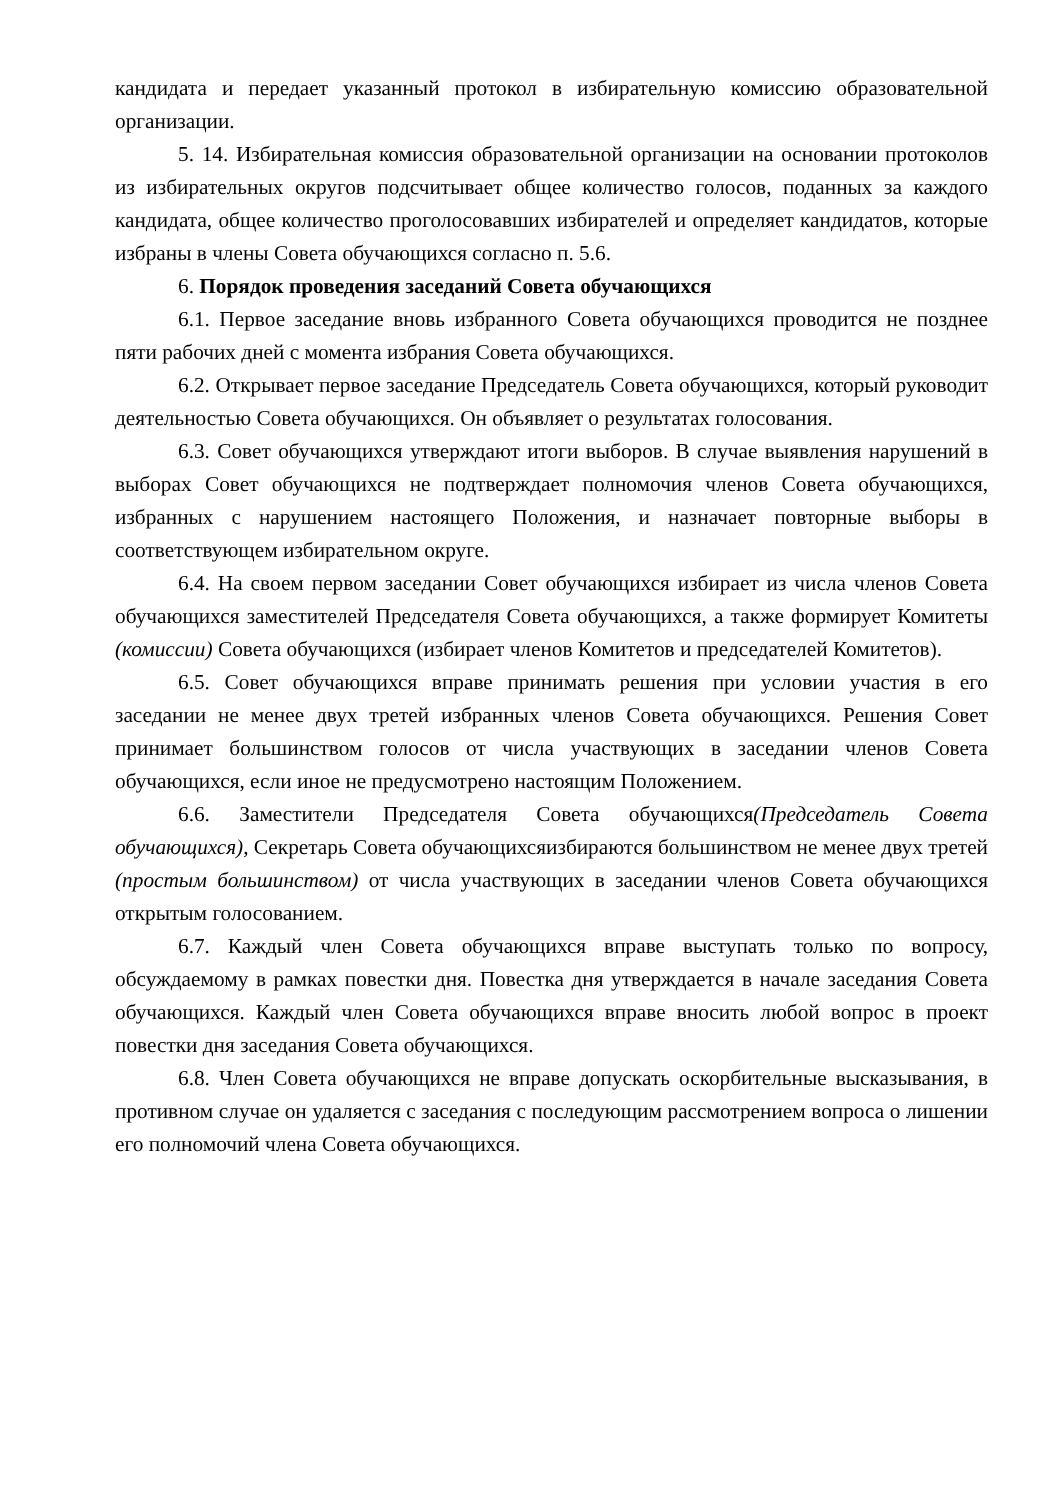кандидата и передает указанный протокол в избирательную комиссию образовательной организации.
5. 14. Избирательная комиссия образовательной организации на основании протоколов из избирательных округов подсчитывает общее количество голосов, поданных за каждого кандидата, общее количество проголосовавших избирателей и определяет кандидатов, которые избраны в члены Совета обучающихся согласно п. 5.6.
6. Порядок проведения заседаний Совета обучающихся
6.1. Первое заседание вновь избранного Совета обучающихся проводится не позднее пяти рабочих дней с момента избрания Совета обучающихся.
6.2. Открывает первое заседание Председатель Совета обучающихся, который руководит деятельностью Совета обучающихся. Он объявляет о результатах голосования.
6.3. Совет обучающихся утверждают итоги выборов. В случае выявления нарушений в выборах Совет обучающихся не подтверждает полномочия членов Совета обучающихся, избранных с нарушением настоящего Положения, и назначает повторные выборы в соответствующем избирательном округе.
6.4. На своем первом заседании Совет обучающихся избирает из числа членов Совета обучающихся заместителей Председателя Совета обучающихся, а также формирует Комитеты (комиссии) Совета обучающихся (избирает членов Комитетов и председателей Комитетов).
6.5. Совет обучающихся вправе принимать решения при условии участия в его заседании не менее двух третей избранных членов Совета обучающихся. Решения Совет принимает большинством голосов от числа участвующих в заседании членов Совета обучающихся, если иное не предусмотрено настоящим Положением.
6.6. Заместители Председателя Совета обучающихся(Председатель Совета обучающихся), Секретарь Совета обучающихсяизбираются большинством не менее двух третей (простым большинством) от числа участвующих в заседании членов Совета обучающихся открытым голосованием.
6.7. Каждый член Совета обучающихся вправе выступать только по вопросу, обсуждаемому в рамках повестки дня. Повестка дня утверждается в начале заседания Совета обучающихся. Каждый член Совета обучающихся вправе вносить любой вопрос в проект повестки дня заседания Совета обучающихся.
6.8. Член Совета обучающихся не вправе допускать оскорбительные высказывания, в противном случае он удаляется с заседания с последующим рассмотрением вопроса о лишении его полномочий члена Совета обучающихся.